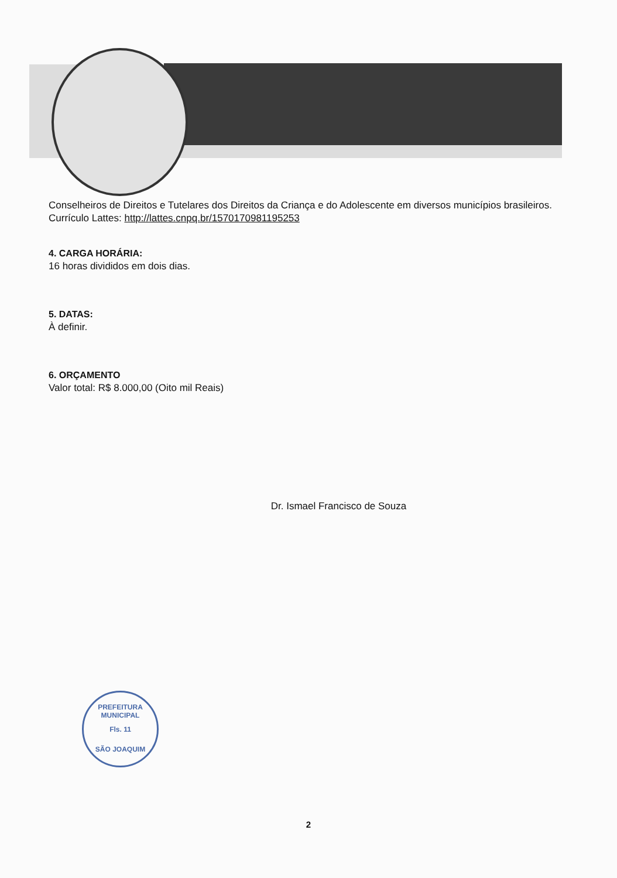Conselheiros de Direitos e Tutelares dos Direitos da Criança e do Adolescente em diversos municípios brasileiros.
Currículo Lattes: http://lattes.cnpq.br/1570170981195253
4. CARGA HORÁRIA:
16 horas divididos em dois dias.
5. DATAS:
À definir.
6. ORÇAMENTO
Valor total: R$ 8.000,00 (Oito mil Reais)
Dr. Ismael Francisco de Souza
PREFEITURA MUNICIPAL
Fls. 11
SÃO JOAQUIM
2